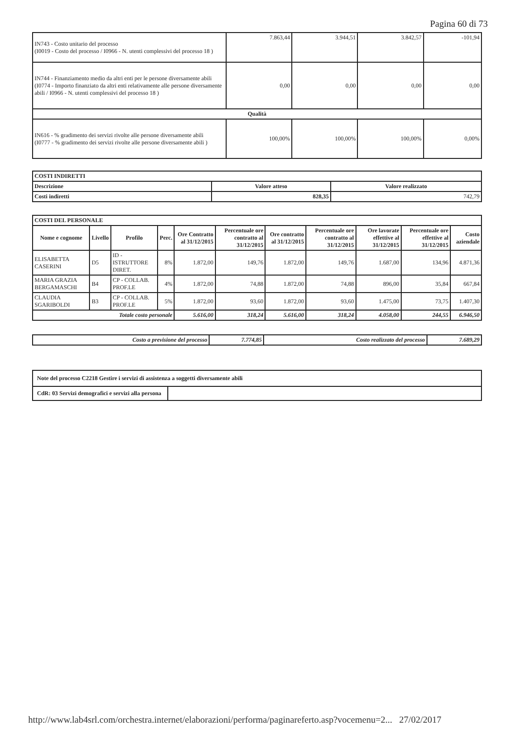Pagina 60 di 73
| IN743 - Costo unitario del processo (I0019 - Costo del processo / I0966 - N. utenti complessivi del processo 18 ) | 7.863,44 | 3.944,51 | 3.842,57 | -101,94 |
| IN744 - Finanziamento medio da altri enti per le persone diversamente abili (I0774 - Importo finanziato da altri enti relativamente alle persone diversamente abili / I0966 - N. utenti complessivi del processo 18 ) | 0,00 | 0,00 | 0,00 | 0,00 |
| Qualità | | | | |
| IN616 - % gradimento dei servizi rivolte alle persone diversamente abili (I0777 - % gradimento dei servizi rivolte alle persone diversamente abili ) | 100,00% | 100,00% | 100,00% | 0,00% |
| COSTI INDIRETTI | | |
| Descrizione | Valore atteso | Valore realizzato |
| Costi indiretti | 828,35 | 742,79 |
| COSTI DEL PERSONALE | | | | | | | | | | |
| Nome e cognome | Livello | Profilo | Perc. | Ore Contratto al 31/12/2015 | Percentuale ore contratto al 31/12/2015 | Ore contratto al 31/12/2015 | Percentuale ore contratto al 31/12/2015 | Ore lavorate effettive al 31/12/2015 | Percentuale ore effettive al 31/12/2015 | Costo aziendale |
| ELISABETTA CASERINI | D5 | ID - ISTRUTTORE DIRET. | 8% | 1.872,00 | 149,76 | 1.872,00 | 149,76 | 1.687,00 | 134,96 | 4.871,36 |
| MARIA GRAZIA BERGAMASCHI | B4 | CP - COLLAB. PROF.LE | 4% | 1.872,00 | 74,88 | 1.872,00 | 74,88 | 896,00 | 35,84 | 667,84 |
| CLAUDIA SGARIBOLDI | B3 | CP - COLLAB. PROF.LE | 5% | 1.872,00 | 93,60 | 1.872,00 | 93,60 | 1.475,00 | 73,75 | 1.407,30 |
| Totale costo personale | | | | 5.616,00 | 318,24 | 5.616,00 | 318,24 | 4.058,00 | 244,55 | 6.946,50 |
| Costo a previsione del processo | 7.774,85 | Costo realizzato del processo | 7.689,29 |
| Note del processo C2218 Gestire i servizi di assistenza a soggetti diversamente abili | |
| CdR: 03 Servizi demografici e servizi alla persona | |
http://www.lab4srl.com/orchestra.internet/elaborazioni/performa/paginareferto.asp?vocemenu=2... 27/02/2017